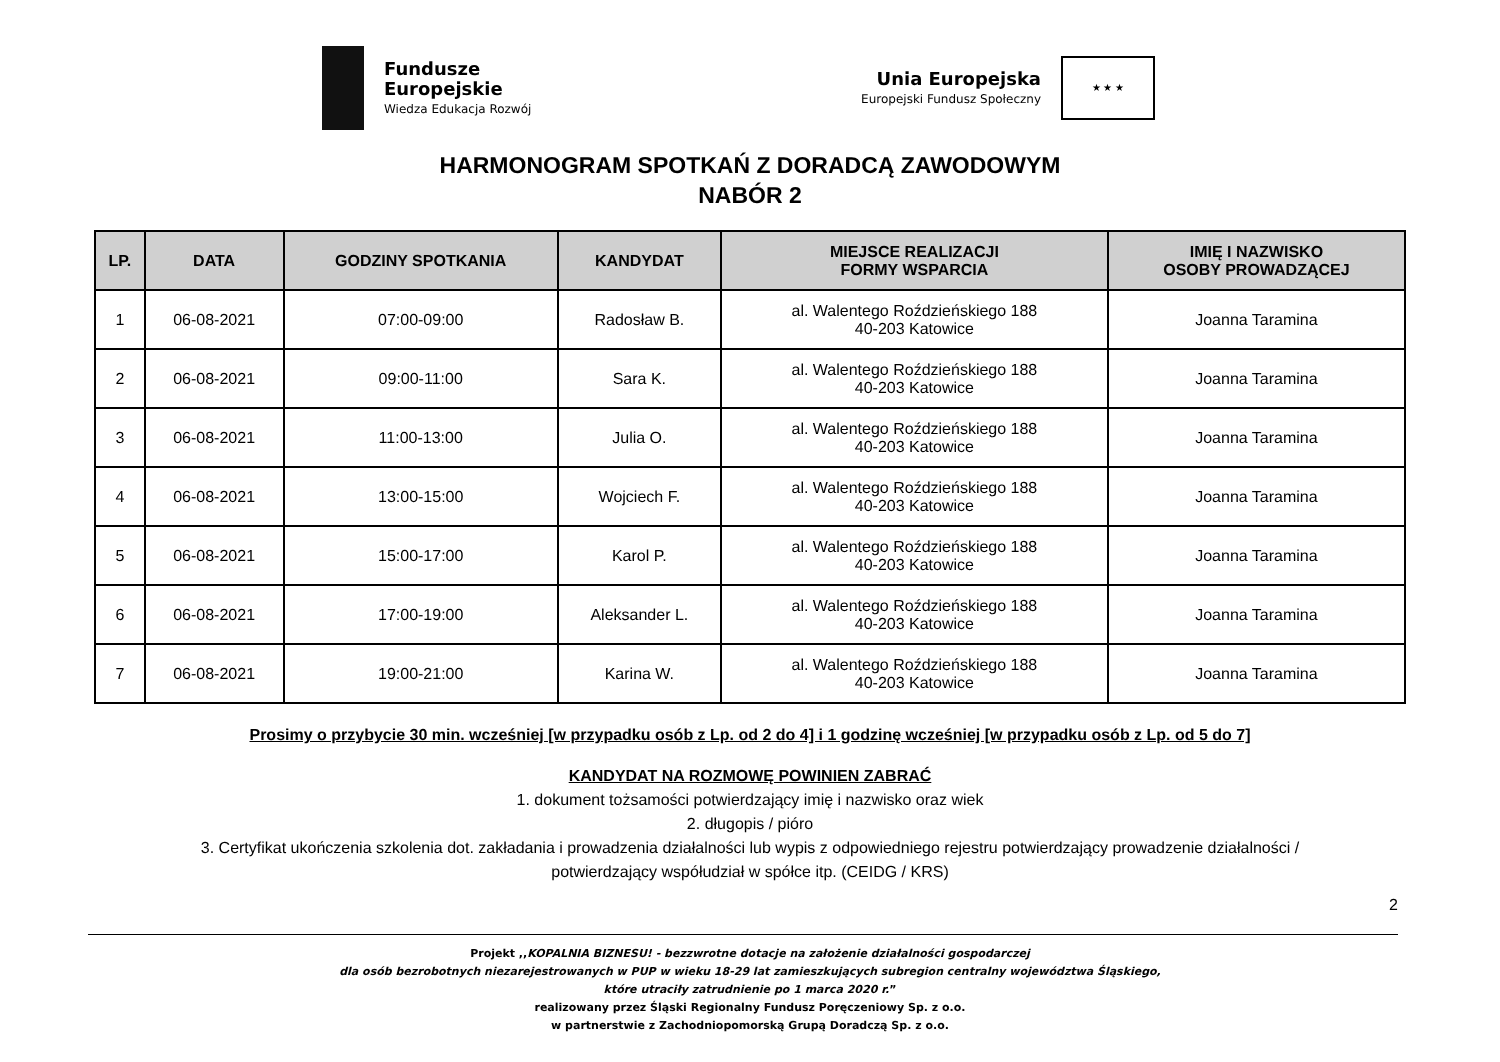Fundusze
Europejskie
Wiedza Edukacja Rozwój
Unia Europejska
Europejski Fundusz Społeczny
★ ★ ★
HARMONOGRAM SPOTKAŃ Z DORADCĄ ZAWODOWYM
NABÓR 2
| LP. | DATA | GODZINY SPOTKANIA | KANDYDAT | MIEJSCE REALIZACJI FORMY WSPARCIA | IMIĘ I NAZWISKO OSOBY PROWADZĄCEJ |
| --- | --- | --- | --- | --- | --- |
| 1 | 06-08-2021 | 07:00-09:00 | Radosław B. | al. Walentego Roździeńskiego 188 40-203 Katowice | Joanna Taramina |
| 2 | 06-08-2021 | 09:00-11:00 | Sara K. | al. Walentego Roździeńskiego 188 40-203 Katowice | Joanna Taramina |
| 3 | 06-08-2021 | 11:00-13:00 | Julia O. | al. Walentego Roździeńskiego 188 40-203 Katowice | Joanna Taramina |
| 4 | 06-08-2021 | 13:00-15:00 | Wojciech F. | al. Walentego Roździeńskiego 188 40-203 Katowice | Joanna Taramina |
| 5 | 06-08-2021 | 15:00-17:00 | Karol P. | al. Walentego Roździeńskiego 188 40-203 Katowice | Joanna Taramina |
| 6 | 06-08-2021 | 17:00-19:00 | Aleksander L. | al. Walentego Roździeńskiego 188 40-203 Katowice | Joanna Taramina |
| 7 | 06-08-2021 | 19:00-21:00 | Karina W. | al. Walentego Roździeńskiego 188 40-203 Katowice | Joanna Taramina |
Prosimy o przybycie 30 min. wcześniej [w przypadku osób z Lp. od 2 do 4] i 1 godzinę wcześniej [w przypadku osób z Lp. od 5 do 7]
KANDYDAT NA ROZMOWĘ POWINIEN ZABRAĆ
1. dokument tożsamości potwierdzający imię i nazwisko oraz wiek
2. długopis / pióro
3. Certyfikat ukończenia szkolenia dot. zakładania i prowadzenia działalności lub wypis z odpowiedniego rejestru potwierdzający prowadzenie działalności /
potwierdzający współudział w spółce itp. (CEIDG / KRS)
2
Projekt ,,KOPALNIA BIZNESU! - bezzwrotne dotacje na założenie działalności gospodarczej
dla osób bezrobotnych niezarejestrowanych w PUP w wieku 18-29 lat zamieszkujących subregion centralny województwa Śląskiego,
które utraciły zatrudnienie po 1 marca 2020 r.”
realizowany przez Śląski Regionalny Fundusz Poręczeniowy Sp. z o.o.
w partnerstwie z Zachodniopomorską Grupą Doradczą Sp. z o.o.